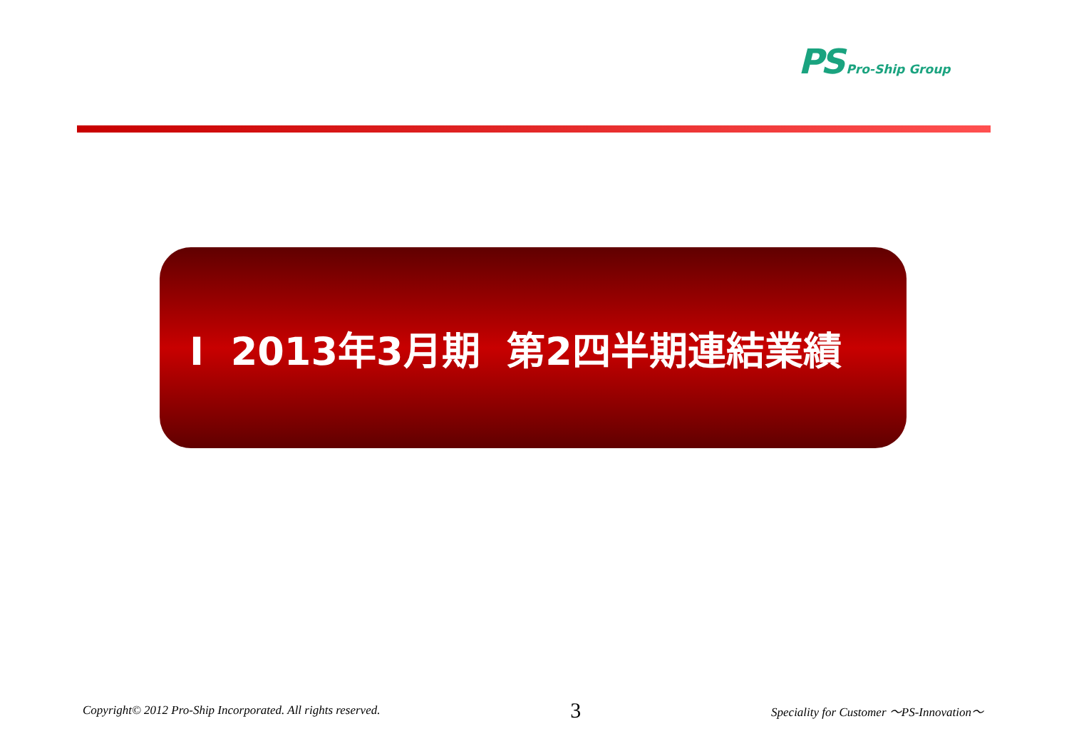PS Pro-Ship Group
Ⅰ 2013年3月期 第2四半期連結業績
Copyright© 2012 Pro-Ship Incorporated. All rights reserved. 3 Speciality for Customer ～PS-Innovation～